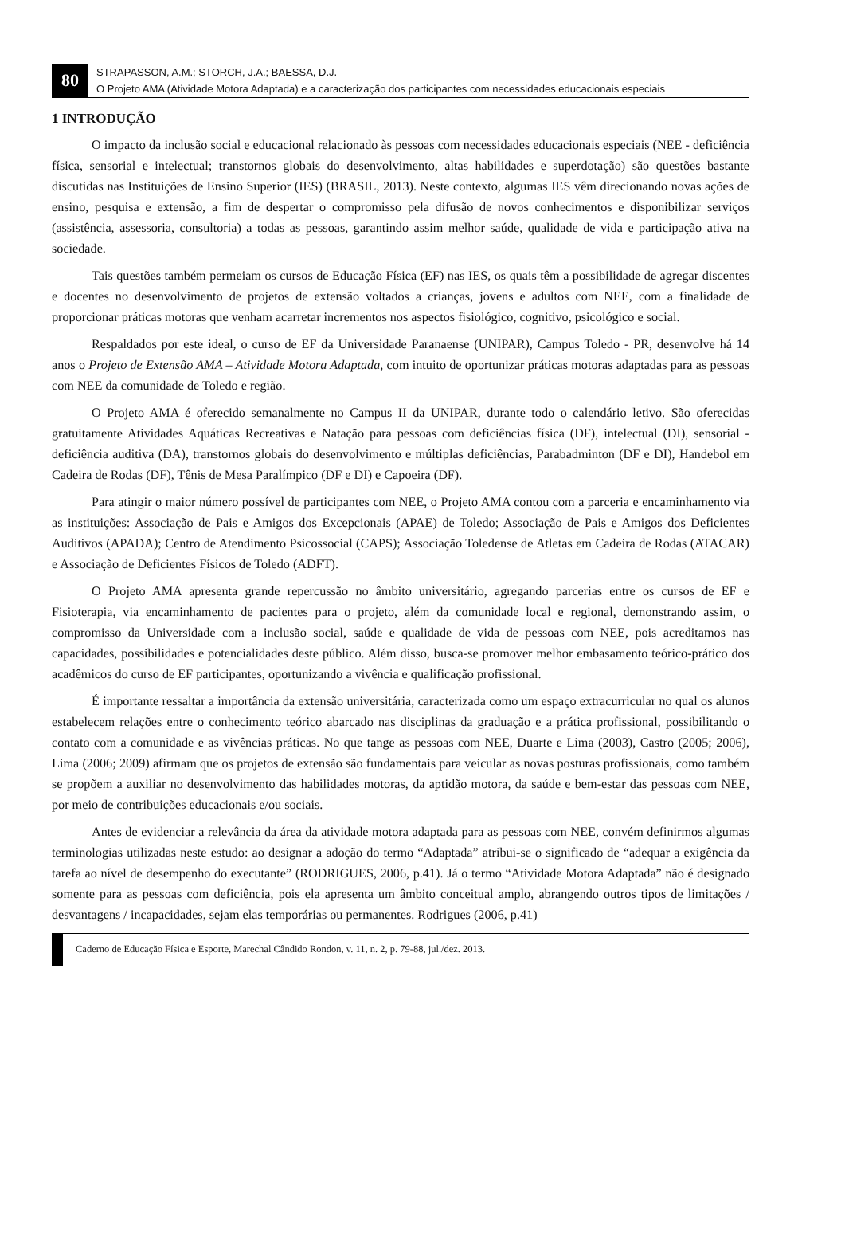80
STRAPASSON, A.M.; STORCH, J.A.; BAESSA, D.J.
O Projeto AMA (Atividade Motora Adaptada) e a caracterização dos participantes com necessidades educacionais especiais
1 INTRODUÇÃO
O impacto da inclusão social e educacional relacionado às pessoas com necessidades educacionais especiais (NEE - deficiência física, sensorial e intelectual; transtornos globais do desenvolvimento, altas habilidades e superdotação) são questões bastante discutidas nas Instituições de Ensino Superior (IES) (BRASIL, 2013). Neste contexto, algumas IES vêm direcionando novas ações de ensino, pesquisa e extensão, a fim de despertar o compromisso pela difusão de novos conhecimentos e disponibilizar serviços (assistência, assessoria, consultoria) a todas as pessoas, garantindo assim melhor saúde, qualidade de vida e participação ativa na sociedade.
Tais questões também permeiam os cursos de Educação Física (EF) nas IES, os quais têm a possibilidade de agregar discentes e docentes no desenvolvimento de projetos de extensão voltados a crianças, jovens e adultos com NEE, com a finalidade de proporcionar práticas motoras que venham acarretar incrementos nos aspectos fisiológico, cognitivo, psicológico e social.
Respaldados por este ideal, o curso de EF da Universidade Paranaense (UNIPAR), Campus Toledo - PR, desenvolve há 14 anos o Projeto de Extensão AMA – Atividade Motora Adaptada, com intuito de oportunizar práticas motoras adaptadas para as pessoas com NEE da comunidade de Toledo e região.
O Projeto AMA é oferecido semanalmente no Campus II da UNIPAR, durante todo o calendário letivo. São oferecidas gratuitamente Atividades Aquáticas Recreativas e Natação para pessoas com deficiências física (DF), intelectual (DI), sensorial - deficiência auditiva (DA), transtornos globais do desenvolvimento e múltiplas deficiências, Parabadminton (DF e DI), Handebol em Cadeira de Rodas (DF), Tênis de Mesa Paralímpico (DF e DI) e Capoeira (DF).
Para atingir o maior número possível de participantes com NEE, o Projeto AMA contou com a parceria e encaminhamento via as instituições: Associação de Pais e Amigos dos Excepcionais (APAE) de Toledo; Associação de Pais e Amigos dos Deficientes Auditivos (APADA); Centro de Atendimento Psicossocial (CAPS); Associação Toledense de Atletas em Cadeira de Rodas (ATACAR) e Associação de Deficientes Físicos de Toledo (ADFT).
O Projeto AMA apresenta grande repercussão no âmbito universitário, agregando parcerias entre os cursos de EF e Fisioterapia, via encaminhamento de pacientes para o projeto, além da comunidade local e regional, demonstrando assim, o compromisso da Universidade com a inclusão social, saúde e qualidade de vida de pessoas com NEE, pois acreditamos nas capacidades, possibilidades e potencialidades deste público. Além disso, busca-se promover melhor embasamento teórico-prático dos acadêmicos do curso de EF participantes, oportunizando a vivência e qualificação profissional.
É importante ressaltar a importância da extensão universitária, caracterizada como um espaço extracurricular no qual os alunos estabelecem relações entre o conhecimento teórico abarcado nas disciplinas da graduação e a prática profissional, possibilitando o contato com a comunidade e as vivências práticas. No que tange as pessoas com NEE, Duarte e Lima (2003), Castro (2005; 2006), Lima (2006; 2009) afirmam que os projetos de extensão são fundamentais para veicular as novas posturas profissionais, como também se propõem a auxiliar no desenvolvimento das habilidades motoras, da aptidão motora, da saúde e bem-estar das pessoas com NEE, por meio de contribuições educacionais e/ou sociais.
Antes de evidenciar a relevância da área da atividade motora adaptada para as pessoas com NEE, convém definirmos algumas terminologias utilizadas neste estudo: ao designar a adoção do termo “Adaptada” atribui-se o significado de “adequar a exigência da tarefa ao nível de desempenho do executante” (RODRIGUES, 2006, p.41). Já o termo “Atividade Motora Adaptada” não é designado somente para as pessoas com deficiência, pois ela apresenta um âmbito conceitual amplo, abrangendo outros tipos de limitações / desvantagens / incapacidades, sejam elas temporárias ou permanentes. Rodrigues (2006, p.41)
Caderno de Educação Física e Esporte, Marechal Cândido Rondon, v. 11, n. 2, p. 79-88, jul./dez. 2013.